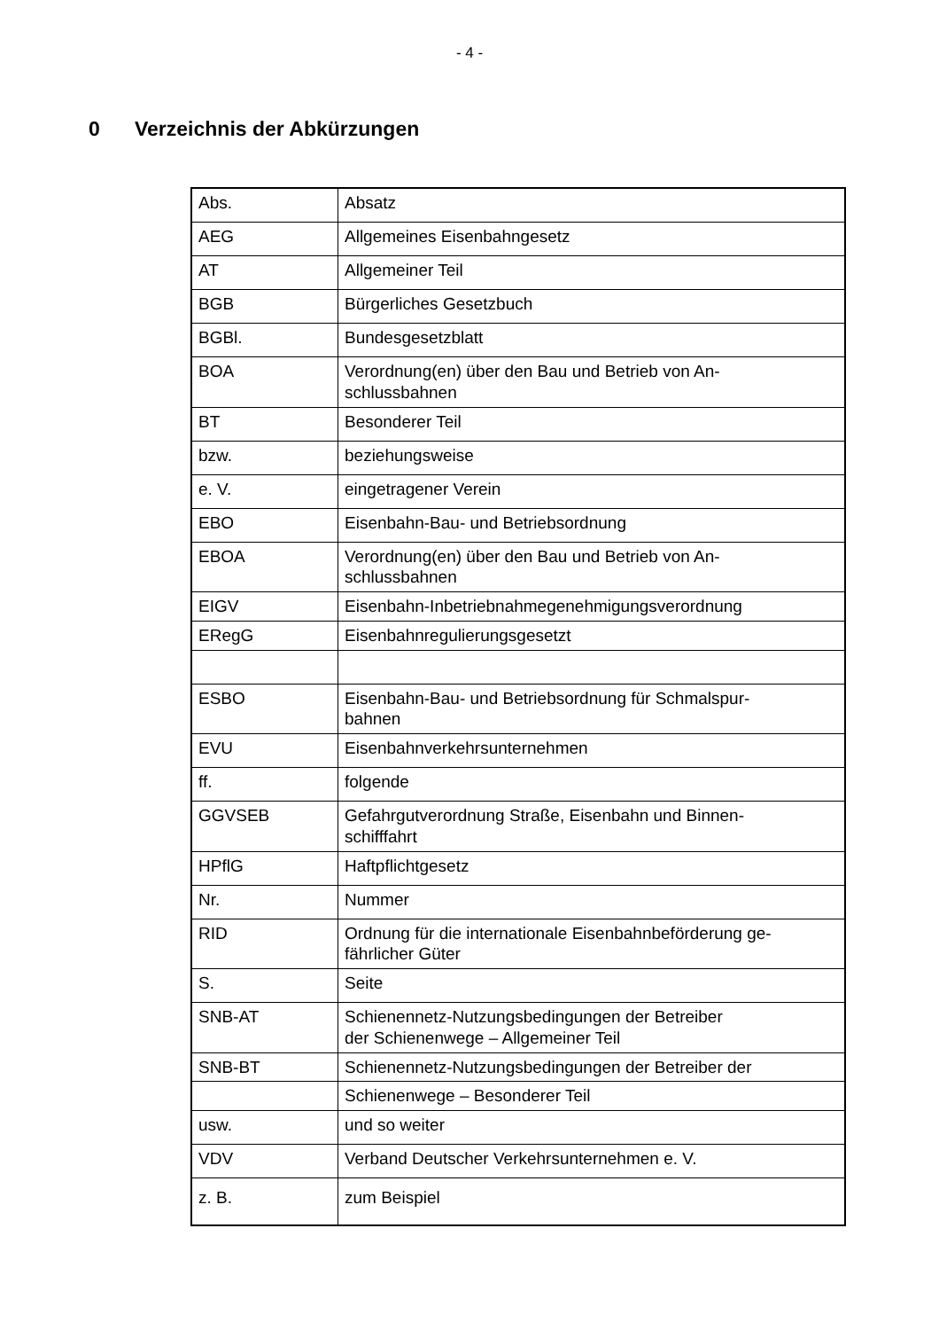- 4 -
0 Verzeichnis der Abkürzungen
| Abs. | Absatz |
| AEG | Allgemeines Eisenbahngesetz |
| AT | Allgemeiner Teil |
| BGB | Bürgerliches Gesetzbuch |
| BGBl. | Bundesgesetzblatt |
| BOA | Verordnung(en) über den Bau und Betrieb von An- schlussbahnen |
| BT | Besonderer Teil |
| bzw. | beziehungsweise |
| e. V. | eingetragener Verein |
| EBO | Eisenbahn-Bau- und Betriebsordnung |
| EBOA | Verordnung(en) über den Bau und Betrieb von An- schlussbahnen |
| EIGV | Eisenbahn-Inbetriebnahmegenehmigungsverordnung |
| ERegG | Eisenbahnregulierungsgesetzt |
| ESBO | Eisenbahn-Bau- und Betriebsordnung für Schmalspur- bahnen |
| EVU | Eisenbahnverkehrsunternehmen |
| ff. | folgende |
| GGVSEB | Gefahrgutverordnung Straße, Eisenbahn und Binnen- schifffahrt |
| HPflG | Haftpflichtgesetz |
| Nr. | Nummer |
| RID | Ordnung für die internationale Eisenbahnbeförderung ge- fährlicher Güter |
| S. | Seite |
| SNB-AT | Schienennetz-Nutzungsbedingungen der Betreiber der Schienenwege – Allgemeiner Teil |
| SNB-BT | Schienennetz-Nutzungsbedingungen der Betreiber der |
| | Schienenwege – Besonderer Teil |
| usw. | und so weiter |
| VDV | Verband Deutscher Verkehrsunternehmen e. V. |
| z. B. | zum Beispiel |